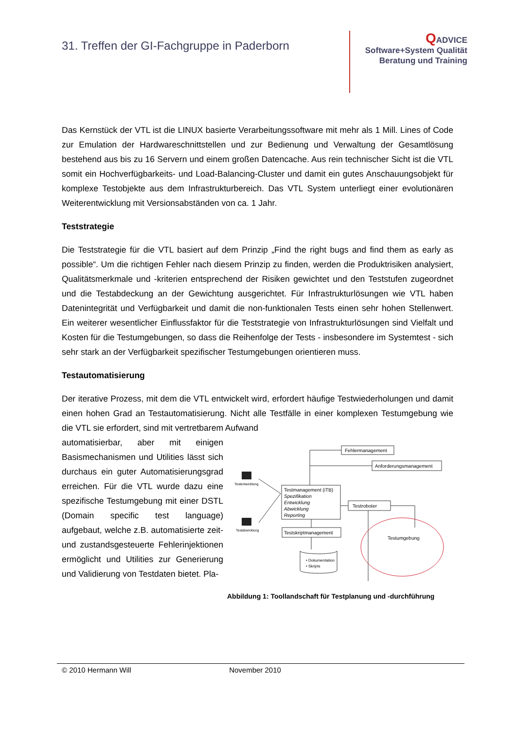31. Treffen der GI-Fachgruppe in Paderborn
QADVICE
Software+System Qualität
Beratung und Training
Das Kernstück der VTL ist die LINUX basierte Verarbeitungssoftware mit mehr als 1 Mill. Lines of Code zur Emulation der Hardwareschnittstellen und zur Bedienung und Verwaltung der Gesamtlösung bestehend aus bis zu 16 Servern und einem großen Datencache. Aus rein technischer Sicht ist die VTL somit ein Hochverfügbarkeits- und Load-Balancing-Cluster und damit ein gutes Anschauungsobjekt für komplexe Testobjekte aus dem Infrastrukturbereich. Das VTL System unterliegt einer evolutionären Weiterentwicklung mit Versionsabständen von ca. 1 Jahr.
Teststrategie
Die Teststrategie für die VTL basiert auf dem Prinzip „Find the right bugs and find them as early as possible“. Um die richtigen Fehler nach diesem Prinzip zu finden, werden die Produktrisiken analysiert, Qualitätsmerkmale und -kriterien entsprechend der Risiken gewichtet und den Teststufen zugeordnet und die Testabdeckung an der Gewichtung ausgerichtet. Für Infrastrukturlösungen wie VTL haben Datenintegrität und Verfügbarkeit und damit die non-funktionalen Tests einen sehr hohen Stellenwert. Ein weiterer wesentlicher Einflussfaktor für die Teststrategie von Infrastrukturlösungen sind Vielfalt und Kosten für die Testumgebungen, so dass die Reihenfolge der Tests - insbesondere im Systemtest - sich sehr stark an der Verfügbarkeit spezifischer Testumgebungen orientieren muss.
Testautomatisierung
Der iterative Prozess, mit dem die VTL entwickelt wird, erfordert häufige Testwiederholungen und damit einen hohen Grad an Testautomatisierung. Nicht alle Testfälle in einer komplexen Testumgebung wie die VTL sie erfordert, sind mit vertretbarem Aufwand
automatisierbar, aber mit einigen Basismechanismen und Utilities lässt sich durchaus ein guter Automatisierungsgrad erreichen. Für die VTL wurde dazu eine spezifische Testumgebung mit einer DSTL (Domain specific test language) aufgebaut, welche z.B. automatisierte zeit- und zustandsgesteuerte Fehlerinjektionen ermöglicht und Utilities zur Generierung und Validierung von Testdaten bietet. Pla-
Fehlermanagement
Anforderungsmanagement
Testmanagement (iTB)
Spezifikation
Entwicklung
Abwicklung
Reporting
Testroboter
Testskriptmanagement
Testumgebung
• Dokumentation
• Skripts
Testentwicklung
Testabwicklung
Abbildung 1: Toollandschaft für Testplanung und -durchführung
© 2010 Hermann Will November 2010